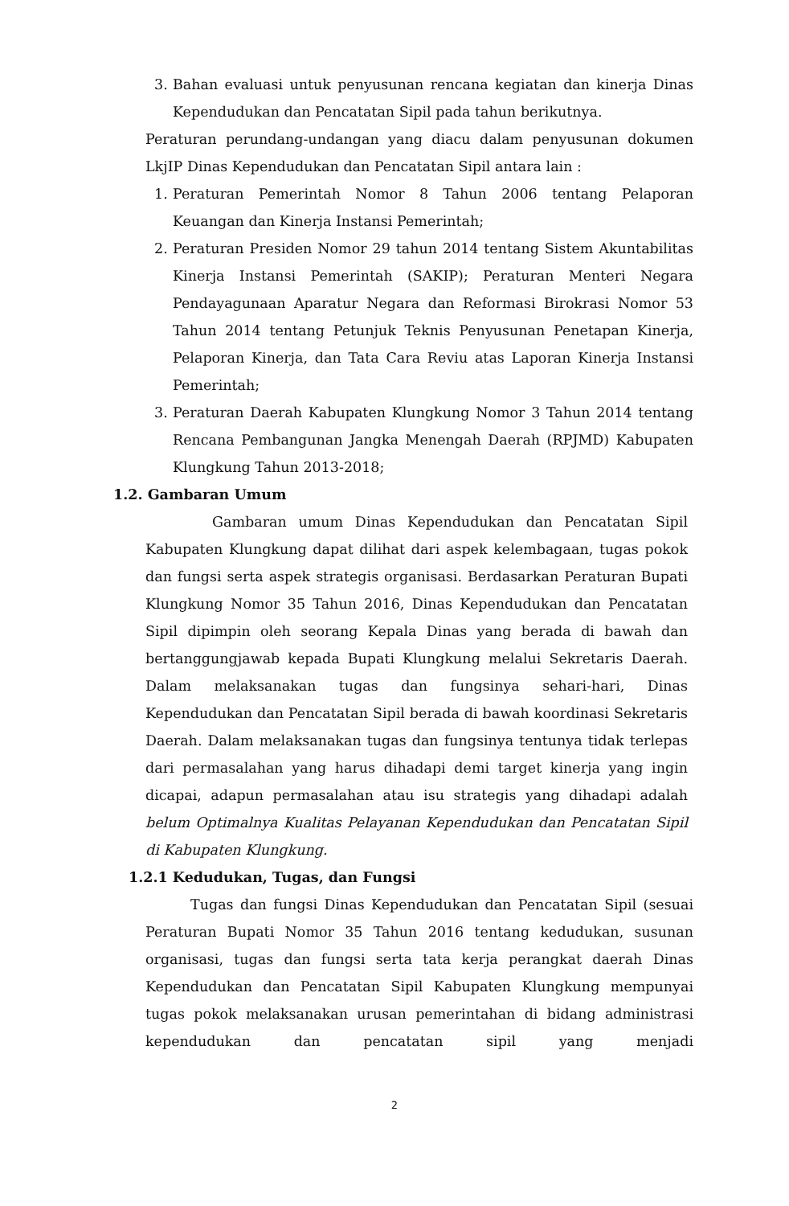3. Bahan evaluasi untuk penyusunan rencana kegiatan dan kinerja Dinas Kependudukan dan Pencatatan Sipil pada tahun berikutnya.
Peraturan perundang-undangan yang diacu dalam penyusunan dokumen LkjIP Dinas Kependudukan dan Pencatatan Sipil antara lain :
1. Peraturan Pemerintah Nomor 8 Tahun 2006 tentang Pelaporan Keuangan dan Kinerja Instansi Pemerintah;
2. Peraturan Presiden Nomor 29 tahun 2014 tentang Sistem Akuntabilitas Kinerja Instansi Pemerintah (SAKIP); Peraturan Menteri Negara Pendayagunaan Aparatur Negara dan Reformasi Birokrasi Nomor 53 Tahun 2014 tentang Petunjuk Teknis Penyusunan Penetapan Kinerja, Pelaporan Kinerja, dan Tata Cara Reviu atas Laporan Kinerja Instansi Pemerintah;
3. Peraturan Daerah Kabupaten Klungkung Nomor 3 Tahun 2014 tentang Rencana Pembangunan Jangka Menengah Daerah (RPJMD) Kabupaten Klungkung Tahun 2013-2018;
1.2. Gambaran Umum
Gambaran umum Dinas Kependudukan dan Pencatatan Sipil Kabupaten Klungkung dapat dilihat dari aspek kelembagaan, tugas pokok dan fungsi serta aspek strategis organisasi. Berdasarkan Peraturan Bupati Klungkung Nomor 35 Tahun 2016, Dinas Kependudukan dan Pencatatan Sipil dipimpin oleh seorang Kepala Dinas yang berada di bawah dan bertanggungjawab kepada Bupati Klungkung melalui Sekretaris Daerah. Dalam melaksanakan tugas dan fungsinya sehari-hari, Dinas Kependudukan dan Pencatatan Sipil berada di bawah koordinasi Sekretaris Daerah. Dalam melaksanakan tugas dan fungsinya tentunya tidak terlepas dari permasalahan yang harus dihadapi demi target kinerja yang ingin dicapai, adapun permasalahan atau isu strategis yang dihadapi adalah belum Optimalnya Kualitas Pelayanan Kependudukan dan Pencatatan Sipil di Kabupaten Klungkung.
1.2.1 Kedudukan, Tugas, dan Fungsi
Tugas dan fungsi Dinas Kependudukan dan Pencatatan Sipil (sesuai Peraturan Bupati Nomor 35 Tahun 2016 tentang kedudukan, susunan organisasi, tugas dan fungsi serta tata kerja perangkat daerah Dinas Kependudukan dan Pencatatan Sipil Kabupaten Klungkung mempunyai tugas pokok melaksanakan urusan pemerintahan di bidang administrasi kependudukan dan pencatatan sipil yang menjadi
2